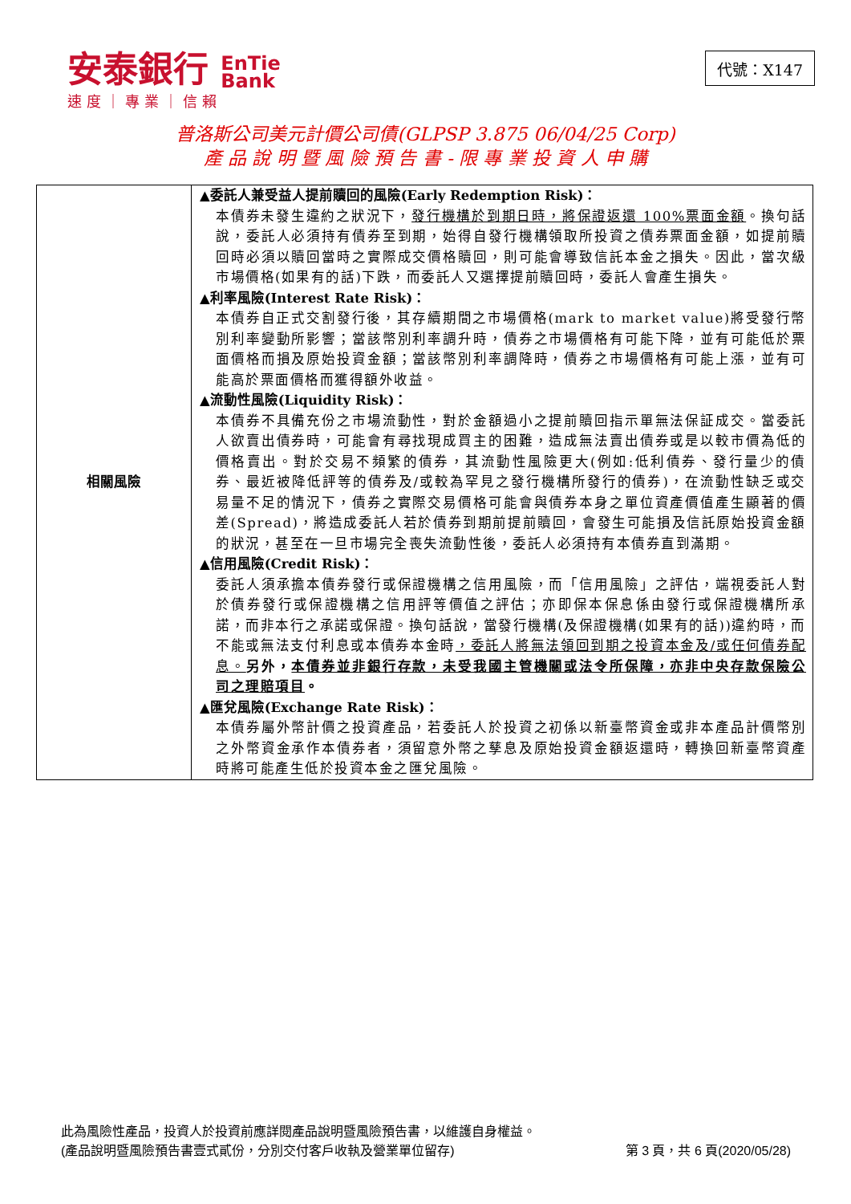安泰銀行 EnTie
Bank
速度｜專業｜信賴
代號：X147
普洛斯公司美元計價公司債(GLPSP 3.875 06/04/25 Corp)
產 品 說 明 暨 風 險 預 告 書 - 限 專 業 投 資 人 申 購
| 相關風險 | ▲委託人兼受益人提前贖回的風險(Early Redemption Risk)： 本債券未發生違約之狀況下， 發行機構於到期日時，將保證返還 100%票面金額 。換句話說，委託人必須持有債券至到期，始得自發行機構領取所投資之債券票面金額，如提前贖回時必須以贖回當時之實際成交價格贖回，則可能會導致信託本金之損失。因此，當次級市場價格(如果有的話)下跌，而委託人又選擇提前贖回時，委託人會產生損失。 ▲利率風險(Interest Rate Risk)： 本債券自正式交割發行後，其存續期間之市場價格(mark to market value)將受發行幣別利率變動所影響；當該幣別利率調升時，債券之市場價格有可能下降，並有可能低於票面價格而損及原始投資金額；當該幣別利率調降時，債券之市場價格有可能上漲，並有可能高於票面價格而獲得額外收益。 ▲流動性風險(Liquidity Risk)： 本債券不具備充份之市場流動性，對於金額過小之提前贖回指示單無法保証成交。當委託人欲賣出債券時，可能會有尋找現成買主的困難，造成無法賣出債券或是以較市價為低的價格賣出。對於交易不頻繁的債券，其流動性風險更大(例如:低利債券、發行量少的債券、最近被降低評等的債券及/或較為罕見之發行機構所發行的債券)，在流動性缺乏或交易量不足的情況下，債券之實際交易價格可能會與債券本身之單位資產價值產生顯著的價差(Spread)，將造成委託人若於債券到期前提前贖回，會發生可能損及信託原始投資金額的狀況，甚至在一旦市場完全喪失流動性後，委託人必須持有本債券直到滿期。 ▲信用風險(Credit Risk)： 委託人須承擔本債券發行或保證機構之信用風險，而「信用風險」之評估，端視委託人對於債券發行或保證機構之信用評等價值之評估；亦即保本保息係由發行或保證機構所承諾，而非本行之承諾或保證。換句話說，當發行機構(及保證機構(如果有的話))違約時，而不能或無法支付利息或本債券本金時 ，委託人將無法領回到期之投資本金及/或任何債券配息。 另外， 本債券並非銀行存款，未受我國主管機關或法令所保障，亦非中央存款保險公司之理賠項目 。 ▲匯兌風險(Exchange Rate Risk)： 本債券屬外幣計價之投資產品，若委託人於投資之初係以新臺幣資金或非本產品計價幣別之外幣資金承作本債券者，須留意外幣之孳息及原始投資金額返還時，轉換回新臺幣資產時將可能產生低於投資本金之匯兌風險。 |
此為風險性產品，投資人於投資前應詳閱產品說明暨風險預告書，以維護自身權益。
(產品說明暨風險預告書壹式貳份，分別交付客戶收執及營業單位留存) 第 3 頁，共 6 頁(2020/05/28)